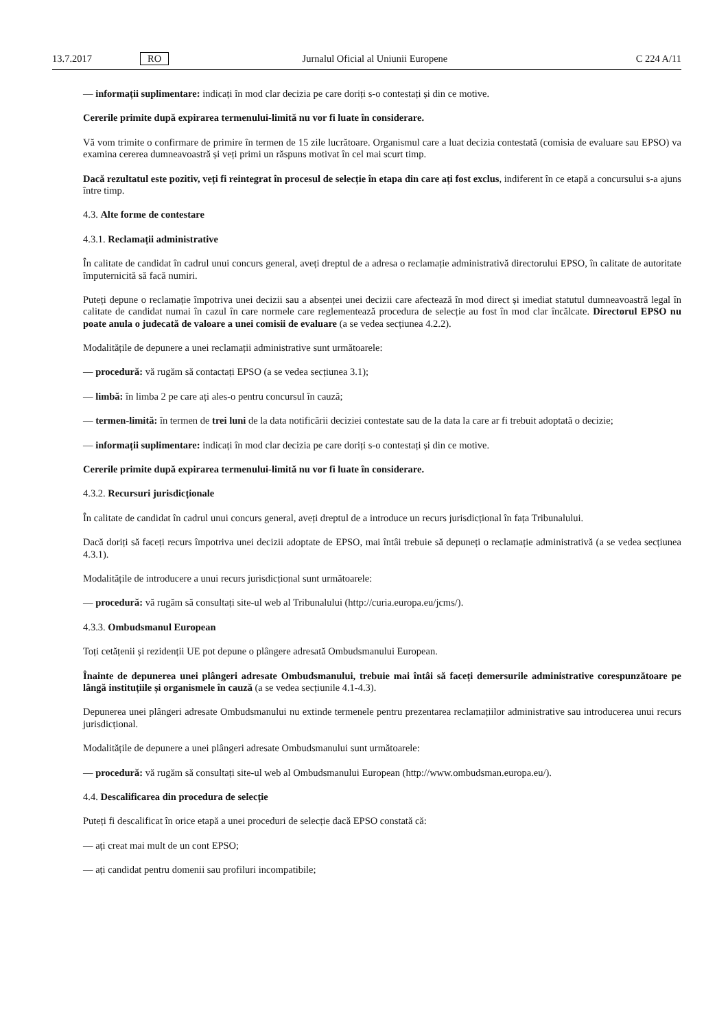13.7.2017 RO Jurnalul Oficial al Uniunii Europene C 224 A/11
— informații suplimentare: indicați în mod clar decizia pe care doriți s-o contestați și din ce motive.
Cererile primite după expirarea termenului-limită nu vor fi luate în considerare.
Vă vom trimite o confirmare de primire în termen de 15 zile lucrătoare. Organismul care a luat decizia contestată (comisia de evaluare sau EPSO) va examina cererea dumneavoastră și veți primi un răspuns motivat în cel mai scurt timp.
Dacă rezultatul este pozitiv, veți fi reintegrat în procesul de selecție în etapa din care ați fost exclus, indiferent în ce etapă a concursului s-a ajuns între timp.
4.3. Alte forme de contestare
4.3.1. Reclamații administrative
În calitate de candidat în cadrul unui concurs general, aveți dreptul de a adresa o reclamație administrativă directorului EPSO, în calitate de autoritate împuternicită să facă numiri.
Puteți depune o reclamație împotriva unei decizii sau a absenței unei decizii care afectează în mod direct și imediat statutul dumneavoastră legal în calitate de candidat numai în cazul în care normele care reglementează procedura de selecție au fost în mod clar încălcate. Directorul EPSO nu poate anula o judecată de valoare a unei comisii de evaluare (a se vedea secțiunea 4.2.2).
Modalitățile de depunere a unei reclamații administrative sunt următoarele:
— procedură: vă rugăm să contactați EPSO (a se vedea secțiunea 3.1);
— limbă: în limba 2 pe care ați ales-o pentru concursul în cauză;
— termen-limită: în termen de trei luni de la data notificării deciziei contestate sau de la data la care ar fi trebuit adoptată o decizie;
— informații suplimentare: indicați în mod clar decizia pe care doriți s-o contestați și din ce motive.
Cererile primite după expirarea termenului-limită nu vor fi luate în considerare.
4.3.2. Recursuri jurisdicționale
În calitate de candidat în cadrul unui concurs general, aveți dreptul de a introduce un recurs jurisdicțional în fața Tribunalului.
Dacă doriți să faceți recurs împotriva unei decizii adoptate de EPSO, mai întâi trebuie să depuneți o reclamație administrativă (a se vedea secțiunea 4.3.1).
Modalitățile de introducere a unui recurs jurisdicțional sunt următoarele:
— procedură: vă rugăm să consultați site-ul web al Tribunalului (http://curia.europa.eu/jcms/).
4.3.3. Ombudsmanul European
Toți cetățenii și rezidenții UE pot depune o plângere adresată Ombudsmanului European.
Înainte de depunerea unei plângeri adresate Ombudsmanului, trebuie mai întâi să faceți demersurile administrative corespunzătoare pe lângă instituțiile și organismele în cauză (a se vedea secțiunile 4.1-4.3).
Depunerea unei plângeri adresate Ombudsmanului nu extinde termenele pentru prezentarea reclamațiilor administrative sau introducerea unui recurs jurisdicțional.
Modalitățile de depunere a unei plângeri adresate Ombudsmanului sunt următoarele:
— procedură: vă rugăm să consultați site-ul web al Ombudsmanului European (http://www.ombudsman.europa.eu/).
4.4. Descalificarea din procedura de selecție
Puteți fi descalificat în orice etapă a unei proceduri de selecție dacă EPSO constată că:
— ați creat mai mult de un cont EPSO;
— ați candidat pentru domenii sau profiluri incompatibile;